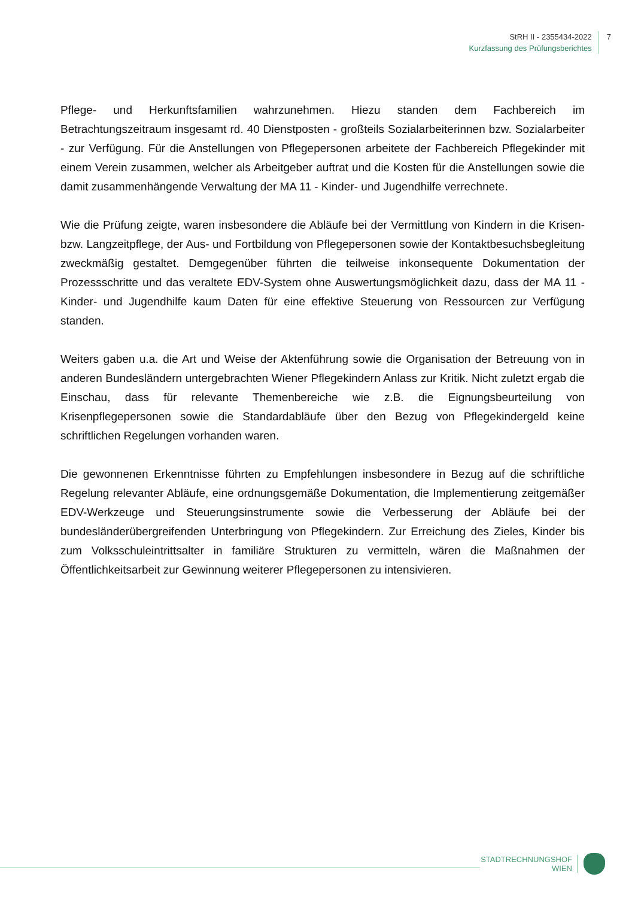StRH II - 2355434-2022
Kurzfassung des Prüfungsberichtes
7
Pflege- und Herkunftsfamilien wahrzunehmen. Hiezu standen dem Fachbereich im Betrachtungszeitraum insgesamt rd. 40 Dienstposten - großteils Sozialarbeiterinnen bzw. Sozialarbeiter - zur Verfügung. Für die Anstellungen von Pflegepersonen arbeitete der Fachbereich Pflegekinder mit einem Verein zusammen, welcher als Arbeitgeber auftrat und die Kosten für die Anstellungen sowie die damit zusammenhängende Verwaltung der MA 11 - Kinder- und Jugendhilfe verrechnete.
Wie die Prüfung zeigte, waren insbesondere die Abläufe bei der Vermittlung von Kindern in die Krisen- bzw. Langzeitpflege, der Aus- und Fortbildung von Pflegepersonen sowie der Kontaktbesuchsbegleitung zweckmäßig gestaltet. Demgegenüber führten die teilweise inkonsequente Dokumentation der Prozessschritte und das veraltete EDV-System ohne Auswertungsmöglichkeit dazu, dass der MA 11 - Kinder- und Jugendhilfe kaum Daten für eine effektive Steuerung von Ressourcen zur Verfügung standen.
Weiters gaben u.a. die Art und Weise der Aktenführung sowie die Organisation der Betreuung von in anderen Bundesländern untergebrachten Wiener Pflegekindern Anlass zur Kritik. Nicht zuletzt ergab die Einschau, dass für relevante Themenbereiche wie z.B. die Eignungsbeurteilung von Krisenpflegepersonen sowie die Standardabläufe über den Bezug von Pflegekindergeld keine schriftlichen Regelungen vorhanden waren.
Die gewonnenen Erkenntnisse führten zu Empfehlungen insbesondere in Bezug auf die schriftliche Regelung relevanter Abläufe, eine ordnungsgemäße Dokumentation, die Implementierung zeitgemäßer EDV-Werkzeuge und Steuerungsinstrumente sowie die Verbesserung der Abläufe bei der bundesländerübergreifenden Unterbringung von Pflegekindern. Zur Erreichung des Zieles, Kinder bis zum Volksschuleintrittsalter in familiäre Strukturen zu vermitteln, wären die Maßnahmen der Öffentlichkeitsarbeit zur Gewinnung weiterer Pflegepersonen zu intensivieren.
STADTRECHNUNGSHOF
WIEN